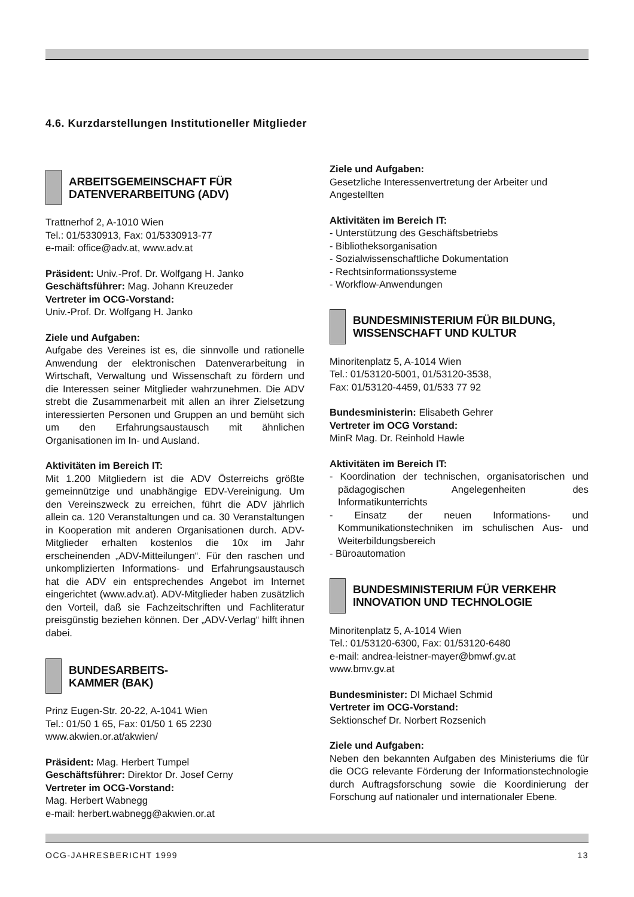4.6. Kurzdarstellungen Institutioneller Mitglieder
ARBEITSGEMEINSCHAFT FÜR
DATENVERARBEITUNG (ADV)
Trattnerhof 2, A-1010 Wien
Tel.: 01/5330913, Fax: 01/5330913-77
e-mail: office@adv.at, www.adv.at
Präsident: Univ.-Prof. Dr. Wolfgang H. Janko
Geschäftsführer: Mag. Johann Kreuzeder
Vertreter im OCG-Vorstand:
Univ.-Prof. Dr. Wolfgang H. Janko
Ziele und Aufgaben:
Aufgabe des Vereines ist es, die sinnvolle und rationelle Anwendung der elektronischen Datenverarbeitung in Wirtschaft, Verwaltung und Wissenschaft zu fördern und die Interessen seiner Mitglieder wahrzunehmen. Die ADV strebt die Zusammenarbeit mit allen an ihrer Zielsetzung interessierten Personen und Gruppen an und bemüht sich um den Erfahrungsaustausch mit ähnlichen Organisationen im In- und Ausland.
Aktivitäten im Bereich IT:
Mit 1.200 Mitgliedern ist die ADV Österreichs größte gemeinnützige und unabhängige EDV-Vereinigung. Um den Vereinszweck zu erreichen, führt die ADV jährlich allein ca. 120 Veranstaltungen und ca. 30 Veranstaltungen in Kooperation mit anderen Organisationen durch. ADV-Mitglieder erhalten kostenlos die 10x im Jahr erscheinenden „ADV-Mitteilungen“. Für den raschen und unkomplizierten Informations- und Erfahrungsaustausch hat die ADV ein entsprechendes Angebot im Internet eingerichtet (www.adv.at). ADV-Mitglieder haben zusätzlich den Vorteil, daß sie Fachzeitschriften und Fachliteratur preisgünstig beziehen können. Der „ADV-Verlag“ hilft ihnen dabei.
BUNDESARBEITS-
KAMMER (BAK)
Prinz Eugen-Str. 20-22, A-1041 Wien
Tel.: 01/50 1 65, Fax: 01/50 1 65 2230
www.akwien.or.at/akwien/
Präsident: Mag. Herbert Tumpel
Geschäftsführer: Direktor Dr. Josef Cerny
Vertreter im OCG-Vorstand:
Mag. Herbert Wabnegg
e-mail: herbert.wabnegg@akwien.or.at
Ziele und Aufgaben:
Gesetzliche Interessenvertretung der Arbeiter und Angestellten
Aktivitäten im Bereich IT:
- Unterstützung des Geschäftsbetriebs
- Bibliotheksorganisation
- Sozialwissenschaftliche Dokumentation
- Rechtsinformationssysteme
- Workflow-Anwendungen
BUNDESMINISTERIUM FÜR BILDUNG,
WISSENSCHAFT UND KULTUR
Minoritenplatz 5, A-1014 Wien
Tel.: 01/53120-5001, 01/53120-3538,
Fax: 01/53120-4459, 01/533 77 92
Bundesministerin: Elisabeth Gehrer
Vertreter im OCG Vorstand:
MinR Mag. Dr. Reinhold Hawle
Aktivitäten im Bereich IT:
- Koordination der technischen, organisatorischen und pädagogischen Angelegenheiten des Informatikunterrichts
- Einsatz der neuen Informations- und Kommunikationstechniken im schulischen Aus- und Weiterbildungsbereich
- Büroautomation
BUNDESMINISTERIUM FÜR VERKEHR
INNOVATION UND TECHNOLOGIE
Minoritenplatz 5, A-1014 Wien
Tel.: 01/53120-6300, Fax: 01/53120-6480
e-mail: andrea-leistner-mayer@bmwf.gv.at
www.bmv.gv.at
Bundesminister: DI Michael Schmid
Vertreter im OCG-Vorstand:
Sektionschef Dr. Norbert Rozsenich
Ziele und Aufgaben:
Neben den bekannten Aufgaben des Ministeriums die für die OCG relevante Förderung der Informationstechnologie durch Auftragsforschung sowie die Koordinierung der Forschung auf nationaler und internationaler Ebene.
OCG-JAHRESBERICHT 1999 13